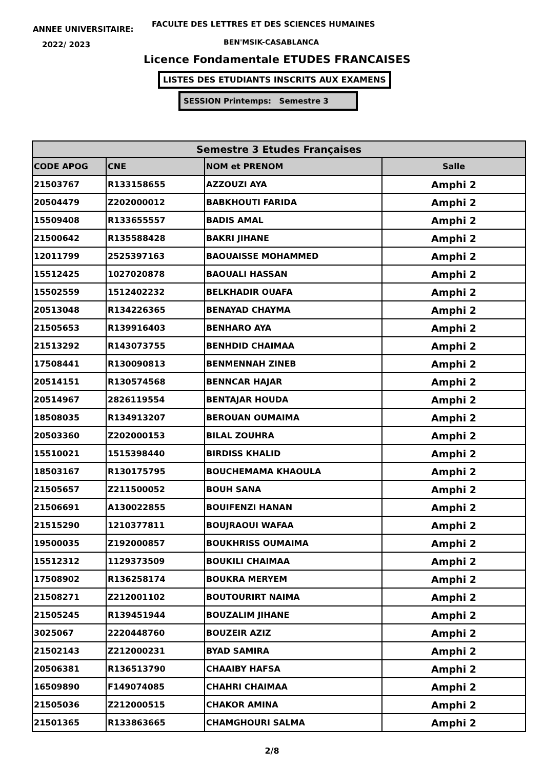ANNEE UNIVERSITAIRE:
FACULTE DES LETTRES ET DES SCIENCES HUMAINES
2022/ 2023 BEN'MSIK-CASABLANCA
Licence Fondamentale ETUDES FRANCAISES
LISTES DES ETUDIANTS INSCRITS AUX EXAMENS
SESSION Printemps: Semestre 3
| Semestre 3 Etudes Françaises | | | |
| --- | --- | --- | --- |
| CODE APOG | CNE | NOM et PRENOM | Salle |
| 21503767 | R133158655 | AZZOUZI AYA | Amphi 2 |
| 20504479 | Z202000012 | BABKHOUTI FARIDA | Amphi 2 |
| 15509408 | R133655557 | BADIS AMAL | Amphi 2 |
| 21500642 | R135588428 | BAKRI JIHANE | Amphi 2 |
| 12011799 | 2525397163 | BAOUAISSE MOHAMMED | Amphi 2 |
| 15512425 | 1027020878 | BAOUALI HASSAN | Amphi 2 |
| 15502559 | 1512402232 | BELKHADIR OUAFA | Amphi 2 |
| 20513048 | R134226365 | BENAYAD CHAYMA | Amphi 2 |
| 21505653 | R139916403 | BENHARO AYA | Amphi 2 |
| 21513292 | R143073755 | BENHDID CHAIMAA | Amphi 2 |
| 17508441 | R130090813 | BENMENNAH ZINEB | Amphi 2 |
| 20514151 | R130574568 | BENNCAR HAJAR | Amphi 2 |
| 20514967 | 2826119554 | BENTAJAR HOUDA | Amphi 2 |
| 18508035 | R134913207 | BEROUAN OUMAIMA | Amphi 2 |
| 20503360 | Z202000153 | BILAL ZOUHRA | Amphi 2 |
| 15510021 | 1515398440 | BIRDISS KHALID | Amphi 2 |
| 18503167 | R130175795 | BOUCHEMAMA KHAOULA | Amphi 2 |
| 21505657 | Z211500052 | BOUH SANA | Amphi 2 |
| 21506691 | A130022855 | BOUIFENZI HANAN | Amphi 2 |
| 21515290 | 1210377811 | BOUJRAOUI WAFAA | Amphi 2 |
| 19500035 | Z192000857 | BOUKHRISS OUMAIMA | Amphi 2 |
| 15512312 | 1129373509 | BOUKILI CHAIMAA | Amphi 2 |
| 17508902 | R136258174 | BOUKRA MERYEM | Amphi 2 |
| 21508271 | Z212001102 | BOUTOURIRT NAIMA | Amphi 2 |
| 21505245 | R139451944 | BOUZALIM JIHANE | Amphi 2 |
| 3025067 | 2220448760 | BOUZEIR AZIZ | Amphi 2 |
| 21502143 | Z212000231 | BYAD SAMIRA | Amphi 2 |
| 20506381 | R136513790 | CHAAIBY HAFSA | Amphi 2 |
| 16509890 | F149074085 | CHAHRI CHAIMAA | Amphi 2 |
| 21505036 | Z212000515 | CHAKOR AMINA | Amphi 2 |
| 21501365 | R133863665 | CHAMGHOURI SALMA | Amphi 2 |
2/8